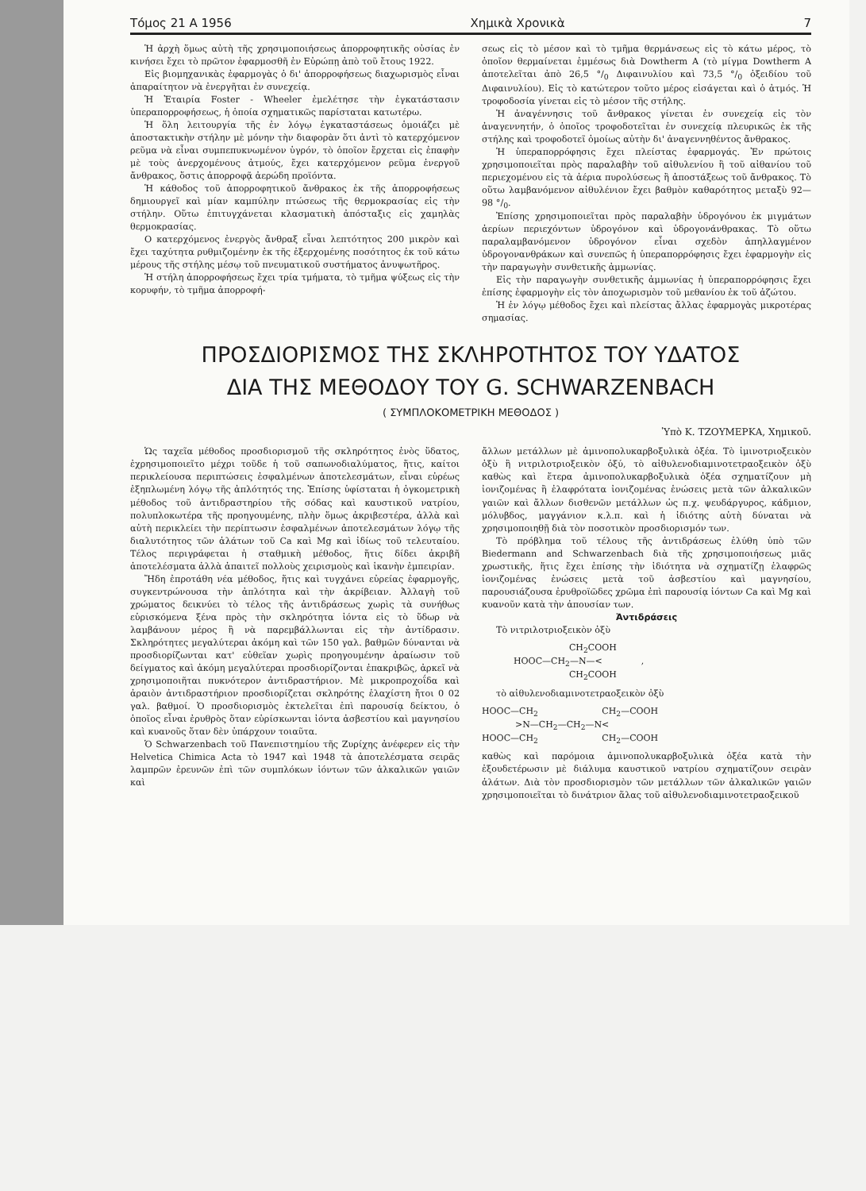Τόμος 21 Α 1956 Χημικὰ Χρονικὰ 7
Ἡ ἀρχὴ ὅμως αὐτὴ τῆς χρησιμοποιήσεως ἀπορροφητικῆς οὐσίας ἐν κινήσει ἔχει τὸ πρῶτον ἐφαρμοσθῆ ἐν Εὐρώπῃ ἀπὸ τοῦ ἔτους 1922.
Εἰς βιομηχανικὰς ἐφαρμογὰς ὁ δι' ἀπορροφήσεως διαχωρισμὸς εἶναι ἀπαραίτητον νὰ ἐνεργῆται ἐν συνεχείᾳ.
Ἡ Ἑταιρία Foster - Wheeler ἐμελέτησε τὴν ἐγκατάστασιν ὑπεραπορροφήσεως, ἡ ὁποία σχηματικῶς παρίσταται κατωτέρω.
Ἡ ὅλη λειτουργία τῆς ἐν λόγῳ ἐγκαταστάσεως ὁμοιάζει μὲ ἀποστακτικὴν στήλην μὲ μόνην τὴν διαφορὰν ὅτι ἀντὶ τὸ κατερχόμενον ρεῦμα νὰ εἶναι συμπεπυκνωμένον ὑγρόν, τὸ ὁποῖον ἔρχεται εἰς ἐπαφὴν μὲ τοὺς ἀνερχομένους ἀτμούς, ἔχει κατερχόμενον ρεῦμα ἐνεργοῦ ἄνθρακος, ὅστις ἀπορροφᾷ ἀερώδη προϊόντα.
Ἡ κάθοδος τοῦ ἀπορροφητικοῦ ἄνθρακος ἐκ τῆς ἀπορροφήσεως δημιουργεῖ καὶ μίαν καμπύλην πτώσεως τῆς θερμοκρασίας εἰς τὴν στήλην. Οὕτω ἐπιτυγχάνεται κλασματικὴ ἀπόσταξις εἰς χαμηλὰς θερμοκρασίας.
Ο κατερχόμενος ἐνεργὸς ἄνθραξ εἶναι λεπτότητος 200 μικρὸν καὶ ἔχει ταχύτητα ρυθμιζομένην ἐκ τῆς ἐξερχομένης ποσότητος ἐκ τοῦ κάτω μέρους τῆς στήλης μέσῳ τοῦ πνευματικοῦ συστήματος ἀνυψωτῆρος.
Ἡ στήλη ἀπορροφήσεως ἔχει τρία τμήματα, τὸ τμῆμα ψύξεως εἰς τὴν κορυφήν, τὸ τμῆμα ἀπορροφή-
σεως εἰς τὸ μέσον καὶ τὸ τμῆμα θερμάνσεως εἰς τὸ κάτω μέρος, τὸ ὁποῖον θερμαίνεται ἐμμέσως διὰ Dowtherm A (τὸ μίγμα Dowtherm A ἀποτελεῖται ἀπὸ 26,5 °/<sub>0</sub> Διφαινυλίου καὶ 73,5 °/<sub>0</sub> ὀξειδίου τοῦ Διφαινυλίου). Εἰς τὸ κατώτερον τοῦτο μέρος εἰσάγεται καὶ ὁ ἀτμός. Ἡ τροφοδοσία γίνεται εἰς τὸ μέσον τῆς στήλης.
Ἡ ἀναγέννησις τοῦ ἄνθρακος γίνεται ἐν συνεχείᾳ εἰς τὸν ἀναγεννητήν, ὁ ὁποῖος τροφοδοτεῖται ἐν συνεχείᾳ πλευρικῶς ἐκ τῆς στήλης καὶ τροφοδοτεῖ ὁμοίως αὐτὴν δι' ἀναγεννηθέντος ἄνθρακος.
Ἡ ὑπεραπορρόφησις ἔχει πλείστας ἐφαρμογάς. Ἐν πρώτοις χρησιμοποιεῖται πρὸς παραλαβὴν τοῦ αἰθυλενίου ἢ τοῦ αἰθανίου τοῦ περιεχομένου εἰς τὰ ἀέρια πυρολύσεως ἢ ἀποστάξεως τοῦ ἄνθρακος. Τὸ οὕτω λαμβανόμενον αἰθυλένιον ἔχει βαθμὸν καθαρότητος μεταξὺ 92—98 °/<sub>0</sub>.
Ἐπίσης χρησιμοποιεῖται πρὸς παραλαβὴν ὑδρογόνου ἐκ μιγμάτων ἀερίων περιεχόντων ὑδρογόνον καὶ ὑδρογονάνθρακας. Τὸ οὕτω παραλαμβανόμενον ὑδρογόνον εἶναι σχεδὸν ἀπηλλαγμένον ὑδρογονανθράκων καὶ συνεπῶς ἡ ὑπεραπορρόφησις ἔχει ἐφαρμογὴν εἰς τὴν παραγωγὴν συνθετικῆς ἀμμωνίας.
Εἰς τὴν παραγωγὴν συνθετικῆς ἀμμωνίας ἡ ὑπεραπορρόφησις ἔχει ἐπίσης ἐφαρμογὴν εἰς τὸν ἀποχωρισμὸν τοῦ μεθανίου ἐκ τοῦ ἀζώτου.
Ἡ ἐν λόγῳ μέθοδος ἔχει καὶ πλείστας ἄλλας ἐφαρμογὰς μικροτέρας σημασίας.
ΠΡΟΣΔΙΟΡΙΣΜΟΣ ΤΗΣ ΣΚΛΗΡΟΤΗΤΟΣ ΤΟΥ ΥΔΑΤΟΣ
ΔΙΑ ΤΗΣ ΜΕΘΟΔΟΥ ΤΟΥ G. SCHWARZENBACH
( ΣΥΜΠΛΟΚΟΜΕΤΡΙΚΗ ΜΕΘΟΔΟΣ )
Ὑπὸ Κ. ΤΖΟΥΜΕΡΚΑ, Χημικοῦ.
Ὡς ταχεῖα μέθοδος προσδιορισμοῦ τῆς σκληρότητος ἑνὸς ὕδατος, ἐχρησιμοποιεῖτο μέχρι τοῦδε ἡ τοῦ σαπωνοδιαλύματος, ἥτις, καίτοι περικλείουσα περιπτώσεις ἐσφαλμένων ἀποτελεσμάτων, εἶναι εὐρέως ἐξηπλωμένη λόγῳ τῆς ἀπλότητός της. Ἐπίσης ὑφίσταται ἡ ὀγκομετρικὴ μέθοδος τοῦ ἀντιδραστηρίου τῆς σόδας καὶ καυστικοῦ νατρίου, πολυπλοκωτέρα τῆς προηγουμένης, πλὴν ὅμως ἀκριβεστέρα, ἀλλὰ καὶ αὐτὴ περικλείει τὴν περίπτωσιν ἐσφαλμένων ἀποτελεσμάτων λόγῳ τῆς διαλυτότητος τῶν ἁλάτων τοῦ Ca καὶ Mg καὶ ἰδίως τοῦ τελευταίου. Τέλος περιγράφεται ἡ σταθμικὴ μέθοδος, ἥτις δίδει ἀκριβῆ ἀποτελέσματα ἀλλὰ ἀπαιτεῖ πολλοὺς χειρισμοὺς καὶ ἱκανὴν ἐμπειρίαν.
Ἤδη ἐπροτάθη νέα μέθοδος, ἥτις καὶ τυγχάνει εὐρείας ἐφαρμογῆς, συγκεντρώνουσα τὴν ἀπλότητα καὶ τὴν ἀκρίβειαν. Ἀλλαγὴ τοῦ χρώματος δεικνύει τὸ τέλος τῆς ἀντιδράσεως χωρὶς τὰ συνήθως εὑρισκόμενα ξένα πρὸς τὴν σκληρότητα ἰόντα εἰς τὸ ὕδωρ νὰ λαμβάνουν μέρος ἢ νὰ παρεμβάλλωνται εἰς τὴν ἀντίδρασιν. Σκληρότητες μεγαλύτεραι ἀκόμη καὶ τῶν 150 γαλ. βαθμῶν δύνανται νὰ προσδιορίζωνται κατ' εὐθεῖαν χωρὶς προηγουμένην ἀραίωσιν τοῦ δείγματος καὶ ἀκόμη μεγαλύτεραι προσδιορίζονται ἐπακριβῶς, ἀρκεῖ νὰ χρησιμοποιῆται πυκνότερον ἀντιδραστήριον. Μὲ μικροπροχοΐδα καὶ ἀραιὸν ἀντιδραστήριον προσδιορίζεται σκληρότης ἐλαχίστη ἤτοι 0 02 γαλ. βαθμοί. Ὁ προσδιορισμὸς ἐκτελεῖται ἐπὶ παρουσίᾳ δείκτου, ὁ ὁποῖος εἶναι ἐρυθρὸς ὅταν εὑρίσκωνται ἰόντα ἀσβεστίου καὶ μαγνησίου καὶ κυανοῦς ὅταν δὲν ὑπάρχουν τοιαῦτα.
Ὁ Schwarzenbach τοῦ Πανεπιστημίου τῆς Ζυρίχης ἀνέφερεν εἰς τὴν Helvetica Chimica Acta τὸ 1947 καὶ 1948 τὰ ἀποτελέσματα σειρᾶς λαμπρῶν ἐρευνῶν ἐπὶ τῶν συμπλόκων ἰόντων τῶν ἀλκαλικῶν γαιῶν καὶ
ἄλλων μετάλλων μὲ ἀμινοπολυκαρβοξυλικὰ ὀξέα. Τὸ ἰμινοτριοξεικὸν ὀξὺ ἢ νιτριλοτριοξεικὸν ὀξύ, τὸ αἰθυλενοδιαμινοτετραοξεικὸν ὀξὺ καθὼς καὶ ἕτερα ἀμινοπολυκαρβοξυλικὰ ὀξέα σχηματίζουν μὴ ἰονιζομένας ἢ ἐλαφρότατα ἰονιζομένας ἑνώσεις μετὰ τῶν ἀλκαλικῶν γαιῶν καὶ ἄλλων δισθενῶν μετάλλων ὡς π.χ. ψευδάργυρος, κάδμιον, μόλυβδος, μαγγάνιον κ.λ.π. καὶ ἡ ἰδιότης αὐτὴ δύναται νὰ χρησιμοποιηθῇ διὰ τὸν ποσοτικὸν προσδιορισμόν των.
Τὸ πρόβλημα τοῦ τέλους τῆς ἀντιδράσεως ἐλύθη ὑπὸ τῶν Biedermann and Schwarzenbach διὰ τῆς χρησιμοποιήσεως μιᾶς χρωστικῆς, ἥτις ἔχει ἐπίσης τὴν ἰδιότητα νὰ σχηματίζῃ ἐλαφρῶς ἰονιζομένας ἑνώσεις μετὰ τοῦ ἀσβεστίου καὶ μαγνησίου, παρουσιάζουσα ἐρυθροϊῶδες χρῶμα ἐπὶ παρουσίᾳ ἰόντων Ca καὶ Mg καὶ κυανοῦν κατὰ τὴν ἀπουσίαν των.
Ἀντιδράσεις
Τὸ νιτριλοτριοξεικὸν ὀξὺ
CH<sub>2</sub>COOH HOOC—CH<sub>2</sub>—N—< , CH<sub>2</sub>COOH
τὸ αἰθυλενοδιαμινοτετραοξεικὸν ὀξὺ
HOOC—CH<sub>2</sub> CH<sub>2</sub>—COOH >N—CH<sub>2</sub>—CH<sub>2</sub>—N< HOOC—CH<sub>2</sub> CH<sub>2</sub>—COOH
καθὼς καὶ παρόμοια ἀμινοπολυκαρβοξυλικὰ ὀξέα κατὰ τὴν ἐξουδετέρωσιν μὲ διάλυμα καυστικοῦ νατρίου σχηματίζουν σειρὰν ἁλάτων. Διὰ τὸν προσδιορισμὸν τῶν μετάλλων τῶν ἀλκαλικῶν γαιῶν χρησιμοποιεῖται τὸ δινάτριον ἅλας τοῦ αἰθυλενοδιαμινοτετραοξεικοῦ